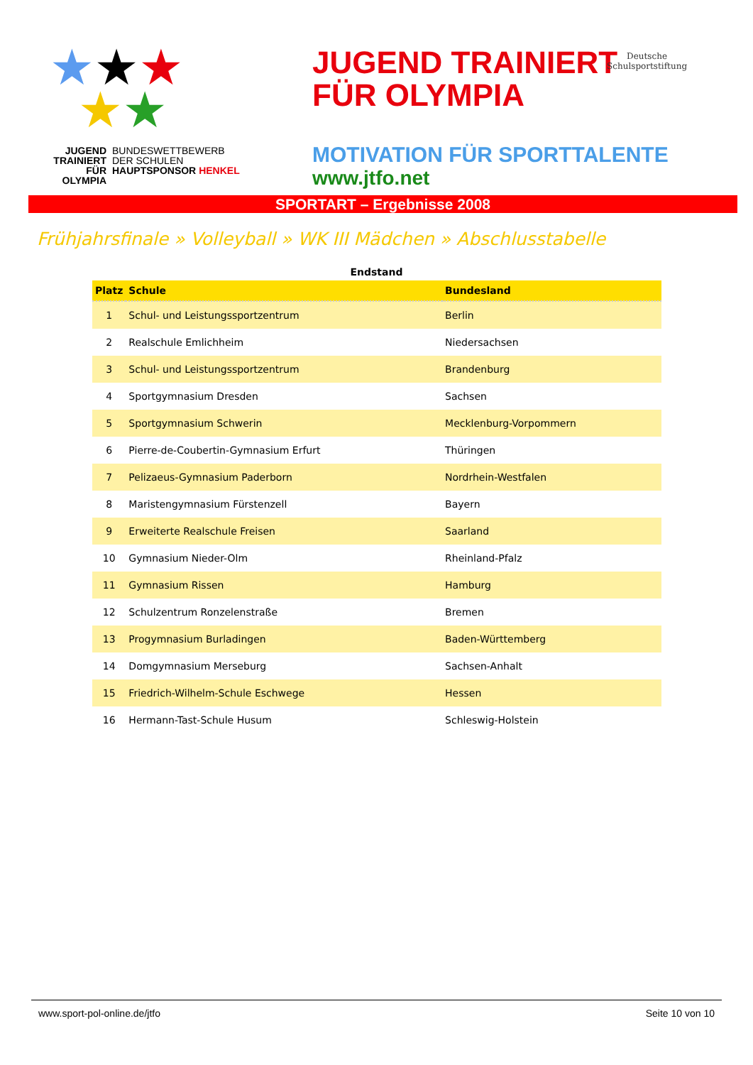★★★
★★
JUGEND
TRAINIERT
FÜR
OLYMPIA
BUNDESWETTBEWERB
DER SCHULEN
HAUPTSPONSOR HENKEL
JUGEND TRAINIERT
FÜR OLYMPIA
MOTIVATION FÜR SPORTTALENTE
www.jtfo.net
Deutsche
Schulsportstiftung
SPORTART – Ergebnisse 2008
Frühjahrsfinale » Volleyball » WK III Mädchen » Abschlusstabelle
Endstand
| Platz | Schule | Bundesland |
| --- | --- | --- |
| 1 | Schul- und Leistungssportzentrum | Berlin |
| 2 | Realschule Emlichheim | Niedersachsen |
| 3 | Schul- und Leistungssportzentrum | Brandenburg |
| 4 | Sportgymnasium Dresden | Sachsen |
| 5 | Sportgymnasium Schwerin | Mecklenburg-Vorpommern |
| 6 | Pierre-de-Coubertin-Gymnasium Erfurt | Thüringen |
| 7 | Pelizaeus-Gymnasium Paderborn | Nordrhein-Westfalen |
| 8 | Maristengymnasium Fürstenzell | Bayern |
| 9 | Erweiterte Realschule Freisen | Saarland |
| 10 | Gymnasium Nieder-Olm | Rheinland-Pfalz |
| 11 | Gymnasium Rissen | Hamburg |
| 12 | Schulzentrum Ronzelenstraße | Bremen |
| 13 | Progymnasium Burladingen | Baden-Württemberg |
| 14 | Domgymnasium Merseburg | Sachsen-Anhalt |
| 15 | Friedrich-Wilhelm-Schule Eschwege | Hessen |
| 16 | Hermann-Tast-Schule Husum | Schleswig-Holstein |
www.sport-pol-online.de/jtfo Seite 10 von 10